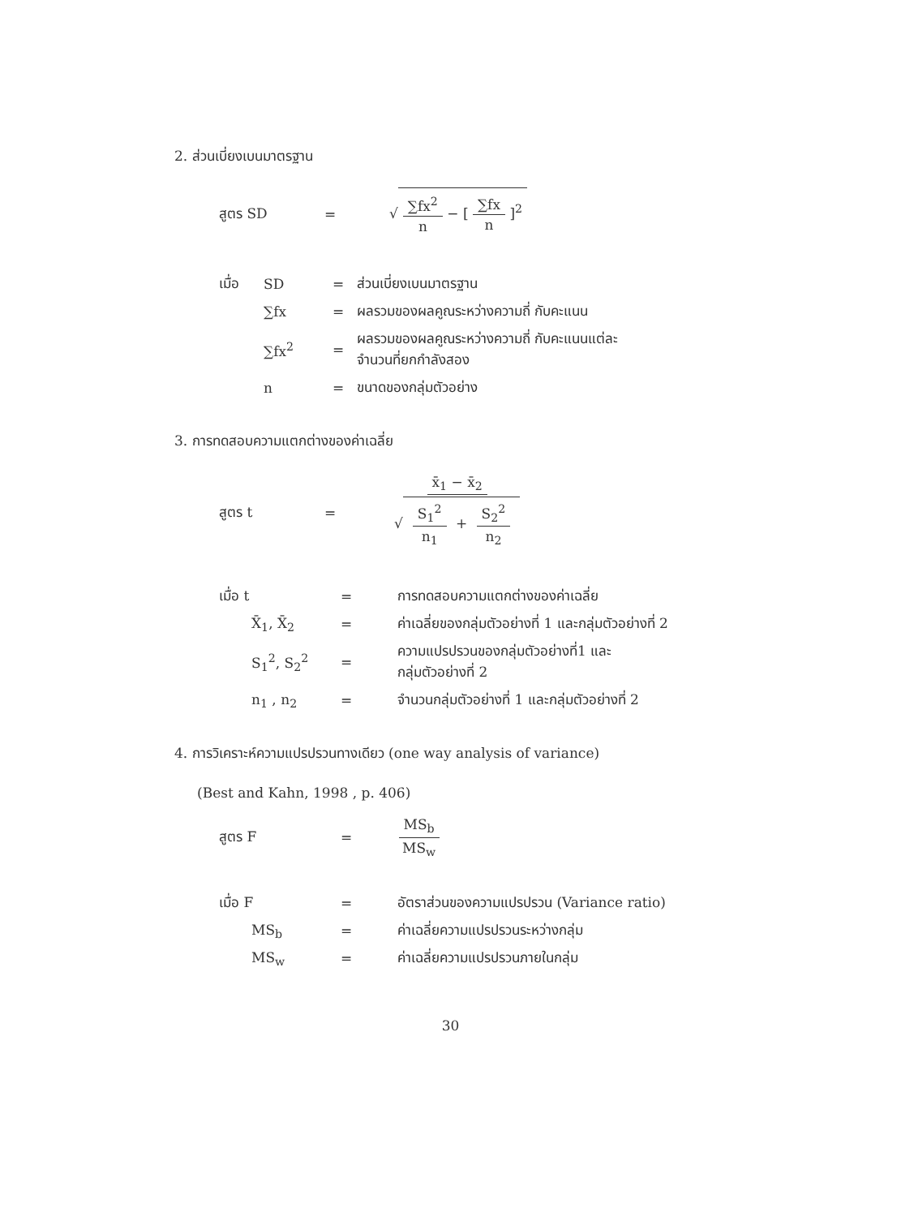2. ส่วนเบี่ยงเบนมาตรฐาน
สูตร SD = √ ∑fx<sup>2</sup> n − [ ∑fx n ]<sup>2</sup>
เมื่อ SD = ส่วนเบี่ยงเบนมาตรฐาน
∑fx =
ผลรวมของผลคูณระหว่างความถี่ กับคะแนน
∑fx<sup>2</sup> =
ผลรวมของผลคูณระหว่างความถี่ กับคะแนนแต่ละ
จำนวนที่ยกกำลังสอง
n = ขนาดของกลุ่มตัวอย่าง
3. การทดสอบความแตกต่างของค่าเฉลี่ย
สูตร t = x̄<sub>1</sub> − x̄<sub>2</sub> √ S<sub>1</sub><sup>2</sup> n<sub>1</sub> + S<sub>2</sub><sup>2</sup> n<sub>2</sub>
เมื่อ t =
การทดสอบความแตกต่างของค่าเฉลี่ย
X̄<sub>1</sub>, X̄<sub>2</sub> =
ค่าเฉลี่ยของกลุ่มตัวอย่างที่ 1 และกลุ่มตัวอย่างที่ 2
S<sub>1</sub><sup>2</sup>, S<sub>2</sub><sup>2</sup> =
ความแปรปรวนของกลุ่มตัวอย่างที่1 และ
กลุ่มตัวอย่างที่ 2
n<sub>1</sub> , n<sub>2</sub> =
จำนวนกลุ่มตัวอย่างที่ 1 และกลุ่มตัวอย่างที่ 2
4. การวิเคราะห์ความแปรปรวนทางเดียว (one way analysis of variance)
(Best and Kahn, 1998 , p. 406)
สูตร F = MS<sub>b</sub> MS<sub>w</sub>
เมื่อ F =
อัตราส่วนของความแปรปรวน (Variance ratio)
MS<sub>b</sub> =
ค่าเฉลี่ยความแปรปรวนระหว่างกลุ่ม
MS<sub>w</sub> = ค่าเฉลี่ยความแปรปรวนภายในกลุ่ม
30